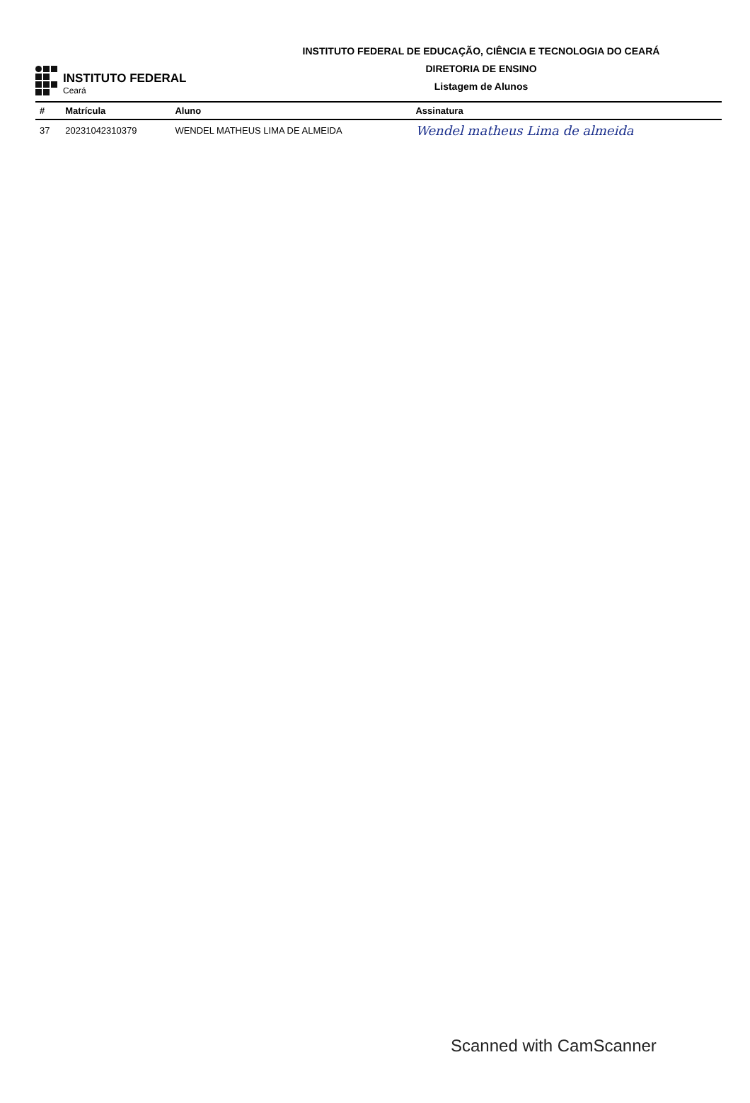INSTITUTO FEDERAL
Ceará
INSTITUTO FEDERAL DE EDUCAÇÃO, CIÊNCIA E TECNOLOGIA DO CEARÁ
DIRETORIA DE ENSINO
Listagem de Alunos
| # | Matrícula | Aluno | Assinatura |
| --- | --- | --- | --- |
| 37 | 20231042310379 | WENDEL MATHEUS LIMA DE ALMEIDA | Wendel matheus Lima de almeida |
Scanned with CamScanner